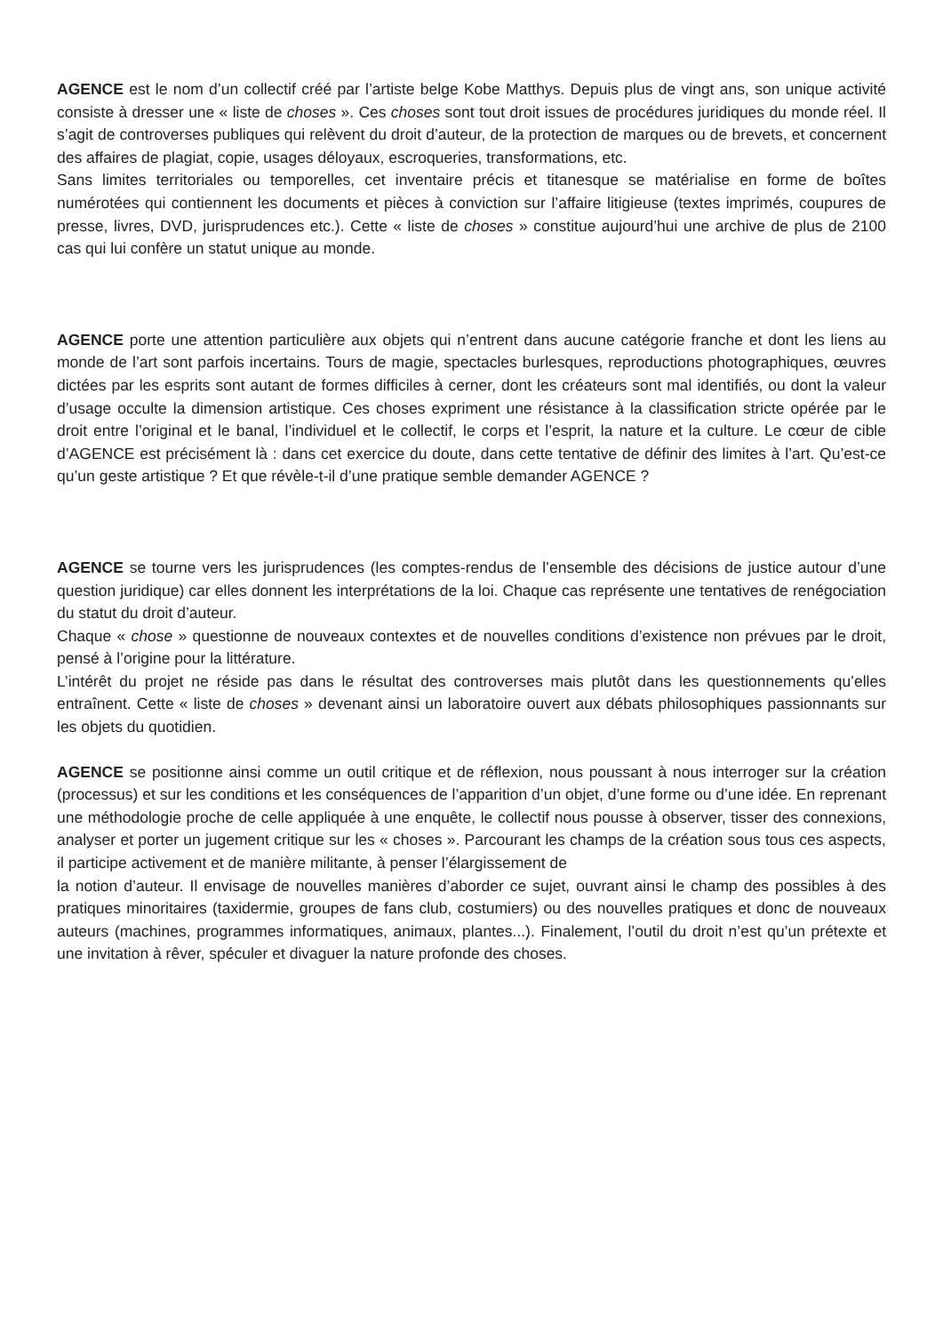AGENCE est le nom d’un collectif créé par l’artiste belge Kobe Matthys. Depuis plus de vingt ans, son unique activité consiste à dresser une « liste de choses ». Ces choses sont tout droit issues de procédures juridiques du monde réel. Il s’agit de controverses publiques qui relèvent du droit d’auteur, de la protection de marques ou de brevets, et concernent des affaires de plagiat, copie, usages déloyaux, escroqueries, transformations, etc.
Sans limites territoriales ou temporelles, cet inventaire précis et titanesque se matérialise en forme de boîtes numérotées qui contiennent les documents et pièces à conviction sur l’affaire litigieuse (textes imprimés, coupures de presse, livres, DVD, jurisprudences etc.). Cette « liste de choses » constitue aujourd’hui une archive de plus de 2100 cas qui lui confère un statut unique au monde.
AGENCE porte une attention particulière aux objets qui n’entrent dans aucune catégorie franche et dont les liens au monde de l’art sont parfois incertains. Tours de magie, spectacles burlesques, reproductions photographiques, œuvres dictées par les esprits sont autant de formes difficiles à cerner, dont les créateurs sont mal identifiés, ou dont la valeur d’usage occulte la dimension artistique. Ces choses expriment une résistance à la classification stricte opérée par le droit entre l’original et le banal, l’individuel et le collectif, le corps et l’esprit, la nature et la culture. Le cœur de cible d’AGENCE est précisément là : dans cet exercice du doute, dans cette tentative de définir des limites à l’art. Qu’est-ce qu’un geste artistique ? Et que révèle-t-il d’une pratique semble demander AGENCE ?
AGENCE se tourne vers les jurisprudences (les comptes-rendus de l’ensemble des décisions de justice autour d’une question juridique) car elles donnent les interprétations de la loi. Chaque cas représente une tentatives de renégociation du statut du droit d’auteur.
Chaque « chose » questionne de nouveaux contextes et de nouvelles conditions d’existence non prévues par le droit, pensé à l’origine pour la littérature.
L’intérêt du projet ne réside pas dans le résultat des controverses mais plutôt dans les questionnements qu’elles entraînent. Cette « liste de choses » devenant ainsi un laboratoire ouvert aux débats philosophiques passionnants sur les objets du quotidien.
AGENCE se positionne ainsi comme un outil critique et de réflexion, nous poussant à nous interroger sur la création (processus) et sur les conditions et les conséquences de l’apparition d’un objet, d’une forme ou d’une idée. En reprenant une méthodologie proche de celle appliquée à une enquête, le collectif nous pousse à observer, tisser des connexions, analyser et porter un jugement critique sur les « choses ». Parcourant les champs de la création sous tous ces aspects, il participe activement et de manière militante, à penser l’élargissement de
la notion d’auteur. Il envisage de nouvelles manières d’aborder ce sujet, ouvrant ainsi le champ des possibles à des pratiques minoritaires (taxidermie, groupes de fans club, costumiers) ou des nouvelles pratiques et donc de nouveaux auteurs (machines, programmes informatiques, animaux, plantes...). Finalement, l’outil du droit n’est qu’un prétexte et une invitation à rêver, spéculer et divaguer la nature profonde des choses.